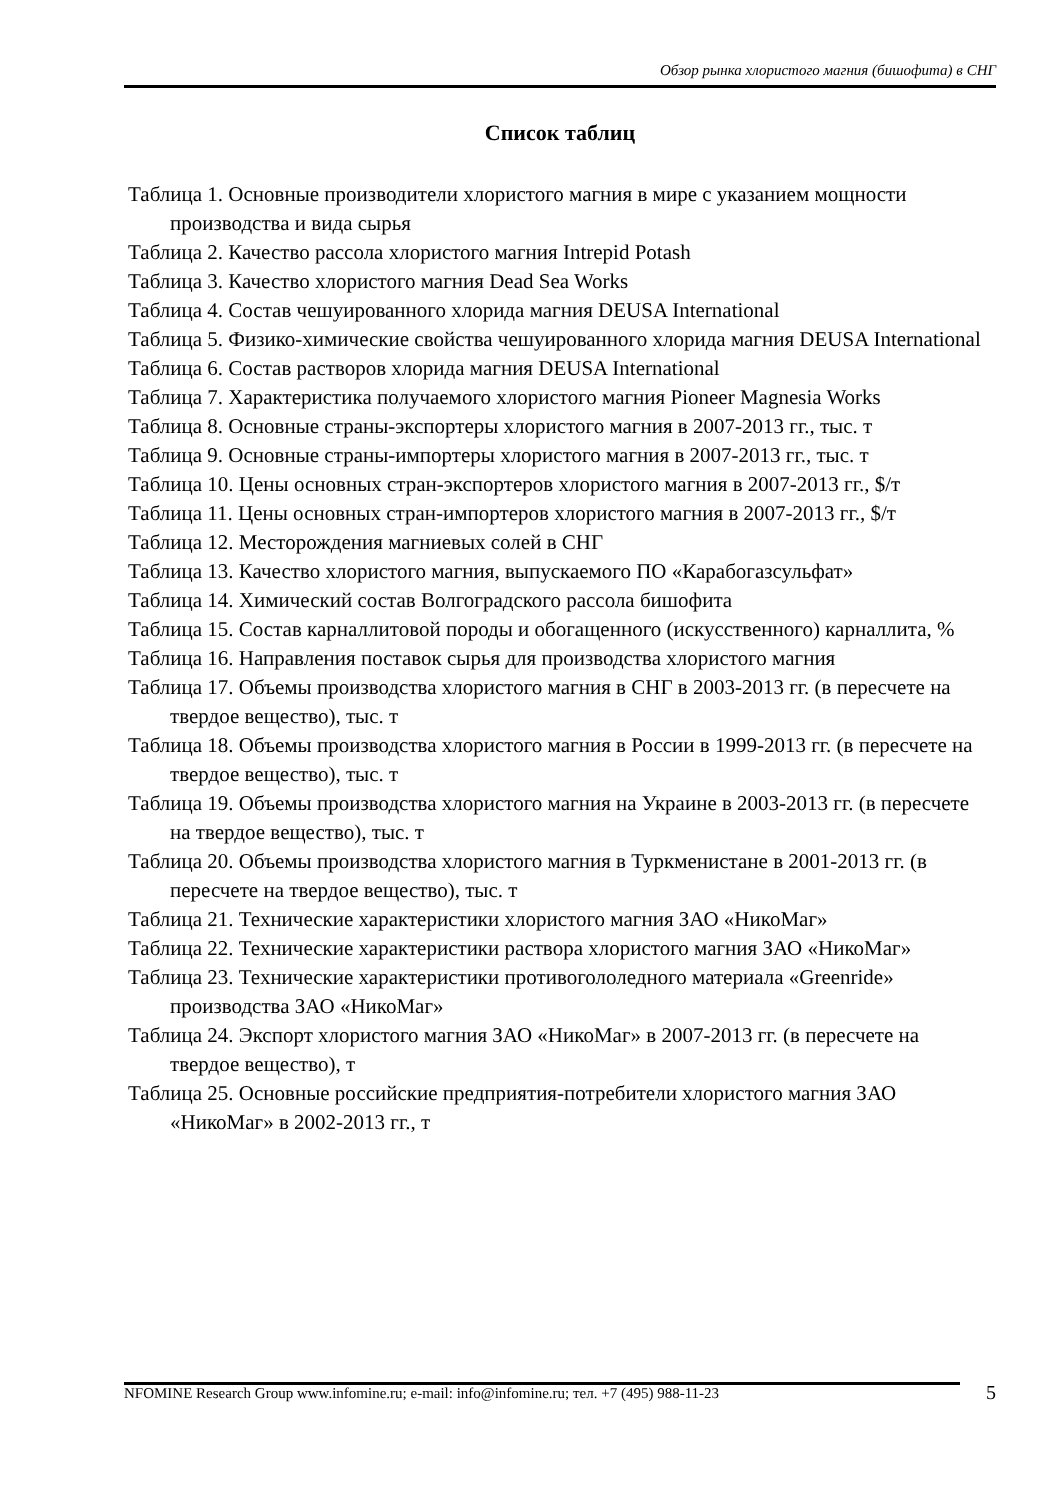Обзор рынка хлористого магния (бишофита) в СНГ
Список таблиц
Таблица 1. Основные производители хлористого магния в мире с указанием мощности производства и вида сырья
Таблица 2. Качество рассола хлористого магния Intrepid Potash
Таблица 3. Качество хлористого магния Dead Sea Works
Таблица 4. Состав чешуированного хлорида магния DEUSA International
Таблица 5. Физико-химические свойства чешуированного хлорида магния DEUSA International
Таблица 6. Состав растворов хлорида магния DEUSA International
Таблица 7. Характеристика получаемого хлористого магния Pioneer Magnesia Works
Таблица 8. Основные страны-экспортеры хлористого магния в 2007-2013 гг., тыс. т
Таблица 9. Основные страны-импортеры хлористого магния в 2007-2013 гг., тыс. т
Таблица 10. Цены основных стран-экспортеров хлористого магния в 2007-2013 гг., $/т
Таблица 11. Цены основных стран-импортеров хлористого магния в 2007-2013 гг., $/т
Таблица 12. Месторождения магниевых солей в СНГ
Таблица 13. Качество хлористого магния, выпускаемого ПО «Карабогазсульфат»
Таблица 14. Химический состав Волгоградского рассола бишофита
Таблица 15. Состав карналлитовой породы и обогащенного (искусственного) карналлита, %
Таблица 16. Направления поставок сырья для производства хлористого магния
Таблица 17. Объемы производства хлористого магния в СНГ в 2003-2013 гг. (в пересчете на твердое вещество), тыс. т
Таблица 18. Объемы производства хлористого магния в России в 1999-2013 гг. (в пересчете на твердое вещество), тыс. т
Таблица 19. Объемы производства хлористого магния на Украине в 2003-2013 гг. (в пересчете на твердое вещество), тыс. т
Таблица 20. Объемы производства хлористого магния в Туркменистане в 2001-2013 гг. (в пересчете на твердое вещество), тыс. т
Таблица 21. Технические характеристики хлористого магния ЗАО «НикоМаг»
Таблица 22. Технические характеристики раствора хлористого магния ЗАО «НикоМаг»
Таблица 23. Технические характеристики противогололедного материала «Greenride» производства ЗАО «НикоМаг»
Таблица 24. Экспорт хлористого магния ЗАО «НикоМаг» в 2007-2013 гг. (в пересчете на твердое вещество), т
Таблица 25. Основные российские предприятия-потребители хлористого магния ЗАО «НикоМаг» в 2002-2013 гг., т
5 NFOMINE Research Group www.infomine.ru; e-mail: info@infomine.ru; тел. +7 (495) 988-11-23